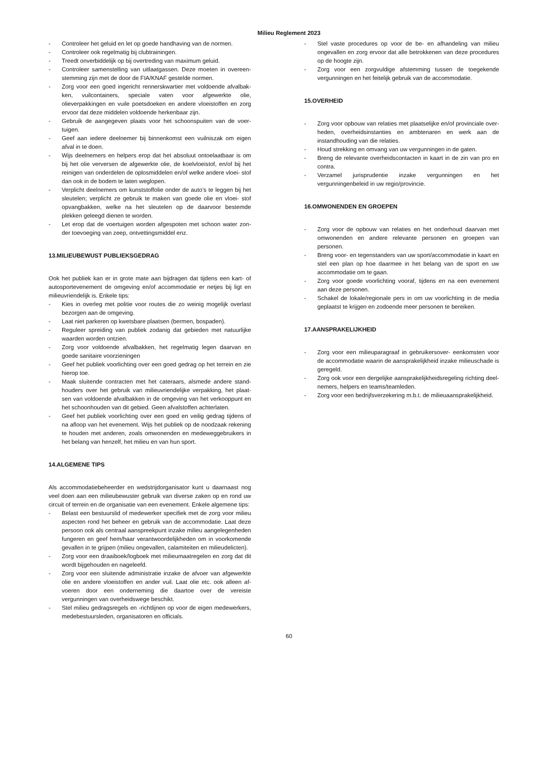Milieu Reglement 2023
- Controleer het geluid en let op goede handhaving van de normen.
- Controleer ook regelmatig bij clubtrainingen.
- Treedt onverbiddelijk op bij overtreding van maximum geluid.
- Controleer samenstelling van uitlaatgassen. Deze moeten in overeen- stemming zijn met de door de FIA/KNAF gestelde normen.
- Zorg voor een goed ingericht rennerskwartier met voldoende afvalbak- ken, vuilcontainers, speciale vaten voor afgewerkte olie, olieverpakkingen en vuile poetsdoeken en andere vloeistoffen en zorg ervoor dat deze middelen voldoende herkenbaar zijn.
- Gebruik de aangegeven plaats voor het schoonspuiten van de voer- tuigen.
- Geef aan iedere deelnemer bij binnenkomst een vuilniszak om eigen afval in te doen.
- Wijs deelnemers en helpers erop dat het absoluut ontoelaatbaar is om bij het olie verversen de afgewerkte olie, de koelvloeistof, en/of bij het reinigen van onderdelen de oplosmiddelen en/of welke andere vloei- stof dan ook in de bodem te laten weglopen.
- Verplicht deelnemers om kunststoffolie onder de auto’s te leggen bij het sleutelen; verplicht ze gebruik te maken van goede olie en vloei- stof opvangbakken, welke na het sleutelen op de daarvoor bestemde plekken geleegd dienen te worden.
- Let erop dat de voertuigen worden afgespoten met schoon water zon- der toevoeging van zeep, ontvettingsmiddel enz.
13.MILIEUBEWUST PUBLIEKSGEDRAG
Ook het publiek kan er in grote mate aan bijdragen dat tijdens een kart- of autosportevenement de omgeving en/of accommodatie er netjes bij ligt en milieuvriendelijk is. Enkele tips:
- Kies in overleg met politie voor routes die zo weinig mogelijk overlast bezorgen aan de omgeving.
- Laat niet parkeren op kwetsbare plaatsen (bermen, bospaden).
- Reguleer spreiding van publiek zodanig dat gebieden met natuurlijke waarden worden ontzien.
- Zorg voor voldoende afvalbakken, het regelmatig legen daarvan en goede sanitaire voorzieningen
- Geef het publiek voorlichting over een goed gedrag op het terrein en zie hierop toe.
- Maak sluitende contracten met het cateraars, alsmede andere stand- houders over het gebruik van milieuvriendelijke verpakking, het plaat- sen van voldoende afvalbakken in de omgeving van het verkooppunt en het schoonhouden van dit gebied. Geen afvalstoffen achterlaten.
- Geef het publiek voorlichting over een goed en veilig gedrag tijdens of na afloop van het evenement. Wijs het publiek op de noodzaak rekening te houden met anderen, zoals omwonenden en medeweggebruikers in het belang van henzelf, het milieu en van hun sport.
14.ALGEMENE TIPS
Als accommodatiebeheerder en wedstrijdorganisator kunt u daarnaast nog veel doen aan een milieubewuster gebruik van diverse zaken op en rond uw circuit of terrein en de organisatie van een evenement. Enkele algemene tips:
- Belast een bestuurslid of medewerker specifiek met de zorg voor milieu aspecten rond het beheer en gebruik van de accommodatie. Laat deze persoon ook als centraal aanspreekpunt inzake milieu aangelegenheden fungeren en geef hem/haar verantwoordelijkheden om in voorkomende gevallen in te grijpen (milieu ongevallen, calamiteiten en milieudelicten).
- Zorg voor een draaiboek/logboek met milieumaatregelen en zorg dat dit wordt bijgehouden en nageleefd.
- Zorg voor een sluitende administratie inzake de afvoer van afgewerkte olie en andere vloeistoffen en ander vuil. Laat olie etc. ook alleen af- voeren door een onderneming die daartoe over de vereiste vergunningen van overheidswege beschikt.
- Stel milieu gedragsregels en -richtlijnen op voor de eigen medewerkers, medebestuursleden, organisatoren en officials.
- Stel vaste procedures op voor de be- en afhandeling van milieu ongevallen en zorg ervoor dat alle betrokkenen van deze procedures op de hoogte zijn.
- Zorg voor een zorgvuldige afstemming tussen de toegekende vergunningen en het feitelijk gebruik van de accommodatie.
15.OVERHEID
- Zorg voor opbouw van relaties met plaatselijke en/of provinciale over- heden, overheidsinstanties en ambtenaren en werk aan de instandhouding van die relaties.
- Houd strekking en omvang van uw vergunningen in de gaten.
- Breng de relevante overheidscontacten in kaart in de zin van pro en contra.
- Verzamel jurisprudentie inzake vergunningen en het vergunningenbeleid in uw regio/provincie.
16.OMWONENDEN EN GROEPEN
- Zorg voor de opbouw van relaties en het onderhoud daarvan met omwonenden en andere relevante personen en groepen van personen.
- Breng voor- en tegenstanders van uw sport/accommodatie in kaart en stel een plan op hoe daarmee in het belang van de sport en uw accommodatie om te gaan.
- Zorg voor goede voorlichting vooraf, tijdens en na een evenement aan deze personen.
- Schakel de lokale/regionale pers in om uw voorlichting in de media geplaatst te krijgen en zodoende meer personen te bereiken.
17.AANSPRAKELIJKHEID
- Zorg voor een milieuparagraaf in gebruikersover- eenkomsten voor de accommodatie waarin de aansprakelijkheid inzake milieuschade is geregeld.
- Zorg ook voor een dergelijke aansprakelijkheidsregeling richting deel- nemers, helpers en teams/teamleden.
- Zorg voor een bedrijfsverzekering m.b.t. de milieuaansprakelijkheid.
60